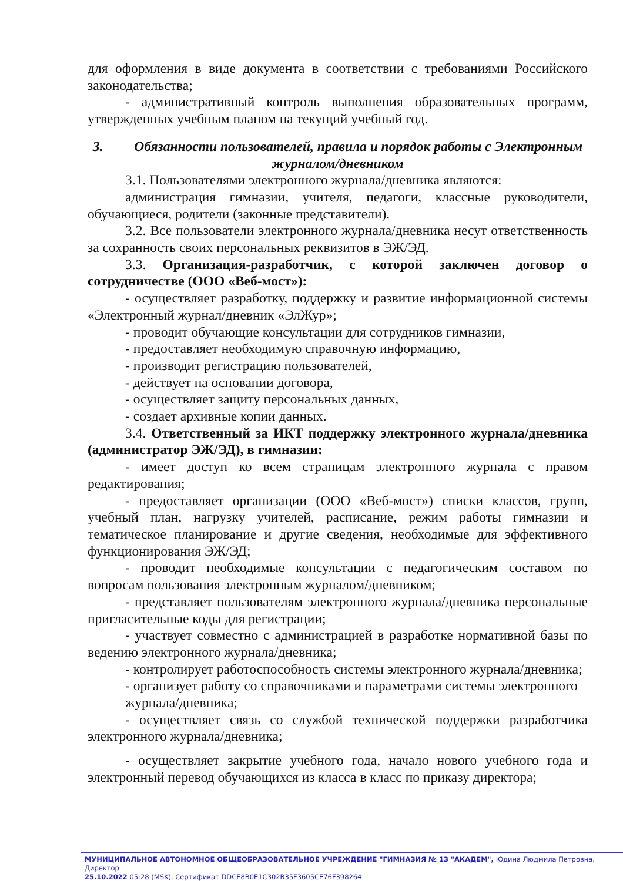для оформления в виде документа в соответствии с требованиями Российского законодательства;
- административный контроль выполнения образовательных программ, утвержденных учебным планом на текущий учебный год.
3. Обязанности пользователей, правила и порядок работы с Электронным журналом/дневником
3.1. Пользователями электронного журнала/дневника являются:
администрация гимназии, учителя, педагоги, классные руководители, обучающиеся, родители (законные представители).
3.2. Все пользователи электронного журнала/дневника несут ответственность за сохранность своих персональных реквизитов в ЭЖ/ЭД.
3.3. Организация-разработчик, с которой заключен договор о сотрудничестве (ООО «Веб-мост»):
- осуществляет разработку, поддержку и развитие информационной системы «Электронный журнал/дневник «ЭлЖур»;
- проводит обучающие консультации для сотрудников гимназии,
- предоставляет необходимую справочную информацию,
- производит регистрацию пользователей,
- действует на основании договора,
- осуществляет защиту персональных данных,
- создает архивные копии данных.
3.4. Ответственный за ИКТ поддержку электронного журнала/дневника (администратор ЭЖ/ЭД), в гимназии:
- имеет доступ ко всем страницам электронного журнала с правом редактирования;
- предоставляет организации (ООО «Веб-мост») списки классов, групп, учебный план, нагрузку учителей, расписание, режим работы гимназии и тематическое планирование и другие сведения, необходимые для эффективного функционирования ЭЖ/ЭД;
- проводит необходимые консультации с педагогическим составом по вопросам пользования электронным журналом/дневником;
- представляет пользователям электронного журнала/дневника персональные пригласительные коды для регистрации;
- участвует совместно с администрацией в разработке нормативной базы по ведению электронного журнала/дневника;
- контролирует работоспособность системы электронного журнала/дневника;
- организует работу со справочниками и параметрами системы электронного
журнала/дневника;
- осуществляет связь со службой технической поддержки разработчика электронного журнала/дневника;
- осуществляет закрытие учебного года, начало нового учебного года и электронный перевод обучающихся из класса в класс по приказу директора;
МУНИЦИПАЛЬНОЕ АВТОНОМНОЕ ОБЩЕОБРАЗОВАТЕЛЬНОЕ УЧРЕЖДЕНИЕ "ГИМНАЗИЯ № 13 "АКАДЕМ", Юдина Людмила Петровна, Директор
25.10.2022 05:28 (MSK), Сертификат DDCE8B0E1C302B35F3605CE76F398264